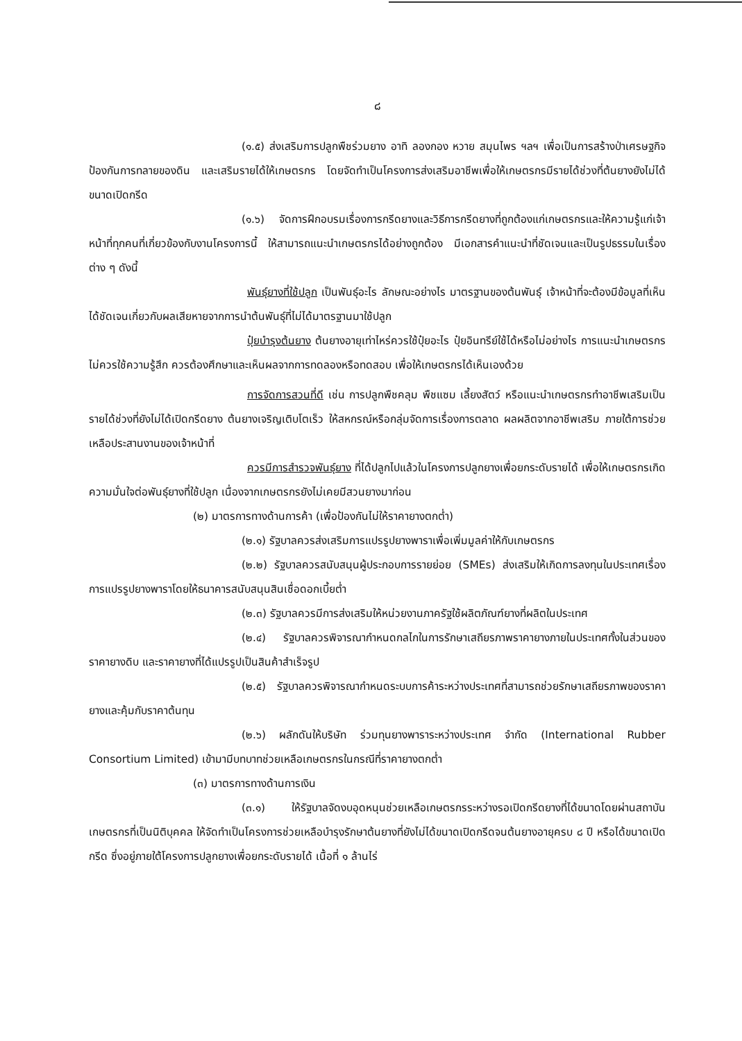๘
(๑.๕) ส่งเสริมการปลูกพืชร่วมยาง อาทิ ลองกอง หวาย สมุนไพร ฯลฯ เพื่อเป็นการสร้างป่าเศรษฐกิจ ป้องกันการทลายของดิน และเสริมรายได้ให้เกษตรกร โดยจัดทำเป็นโครงการส่งเสริมอาชีพเพื่อให้เกษตรกรมีรายได้ช่วงที่ต้นยางยังไม่ได้ขนาดเปิดกรีด
(๑.๖) จัดการฝึกอบรมเรื่องการกรีดยางและวิธีการกรีดยางที่ถูกต้องแก่เกษตรกรและให้ความรู้แก่เจ้าหน้าที่ทุกคนที่เกี่ยวข้องกับงานโครงการนี้ ให้สามารถแนะนำเกษตรกรได้อย่างถูกต้อง มีเอกสารคำแนะนำที่ชัดเจนและเป็นรูปธรรมในเรื่องต่าง ๆ ดังนี้
พันธุ์ยางที่ใช้ปลูก เป็นพันธุ์อะไร ลักษณะอย่างไร มาตรฐานของต้นพันธุ์ เจ้าหน้าที่จะต้องมีข้อมูลที่เห็นได้ชัดเจนเกี่ยวกับผลเสียหายจากการนำต้นพันธุ์ที่ไม่ได้มาตรฐานมาใช้ปลูก
ปุ๋ยบำรุงต้นยาง ต้นยางอายุเท่าไหร่ควรใช้ปุ๋ยอะไร ปุ๋ยอินทรีย์ใช้ได้หรือไม่อย่างไร การแนะนำเกษตรกรไม่ควรใช้ความรู้สึก ควรต้องศึกษาและเห็นผลจากการทดลองหรือทดสอบ เพื่อให้เกษตรกรได้เห็นเองด้วย
การจัดการสวนที่ดี เช่น การปลูกพืชคลุม พืชแซม เลี้ยงสัตว์ หรือแนะนำเกษตรกรทำอาชีพเสริมเป็นรายได้ช่วงที่ยังไม่ได้เปิดกรีดยาง ต้นยางเจริญเติบโตเร็ว ให้สหกรณ์หรือกลุ่มจัดการเรื่องการตลาด ผลผลิตจากอาชีพเสริม ภายใต้การช่วยเหลือประสานงานของเจ้าหน้าที่
ควรมีการสำรวจพันธุ์ยาง ที่ได้ปลูกไปแล้วในโครงการปลูกยางเพื่อยกระดับรายได้ เพื่อให้เกษตรกรเกิดความมั่นใจต่อพันธุ์ยางที่ใช้ปลูก เนื่องจากเกษตรกรยังไม่เคยมีสวนยางมาก่อน
(๒) มาตรการทางด้านการค้า (เพื่อป้องกันไม่ให้ราคายางตกต่ำ)
(๒.๑) รัฐบาลควรส่งเสริมการแปรรูปยางพาราเพื่อเพิ่มมูลค่าให้กับเกษตรกร
(๒.๒) รัฐบาลควรสนับสนุนผู้ประกอบการรายย่อย (SMEs) ส่งเสริมให้เกิดการลงทุนในประเทศเรื่องการแปรรูปยางพาราโดยให้ธนาคารสนับสนุนสินเชื่อดอกเบี้ยต่ำ
(๒.๓) รัฐบาลควรมีการส่งเสริมให้หน่วยงานภาครัฐใช้ผลิตภัณฑ์ยางที่ผลิตในประเทศ
(๒.๔) รัฐบาลควรพิจารณากำหนดกลไกในการรักษาเสถียรภาพราคายางภายในประเทศทั้งในส่วนของราคายางดิบ และราคายางที่ได้แปรรูปเป็นสินค้าสำเร็จรูป
(๒.๕) รัฐบาลควรพิจารณากำหนดระบบการค้าระหว่างประเทศที่สามารถช่วยรักษาเสถียรภาพของราคายางและคุ้มกับราคาต้นทุน
(๒.๖) ผลักดันให้บริษัท ร่วมทุนยางพาราระหว่างประเทศ จำกัด (International Rubber Consortium Limited) เข้ามามีบทบาทช่วยเหลือเกษตรกรในกรณีที่ราคายางตกต่ำ
(๓) มาตรการทางด้านการเงิน
(๓.๑) ให้รัฐบาลจัดงบอุดหนุนช่วยเหลือเกษตรกรระหว่างรอเปิดกรีดยางที่ได้ขนาดโดยผ่านสถาบันเกษตรกรที่เป็นนิติบุคคล ให้จัดทำเป็นโครงการช่วยเหลือบำรุงรักษาต้นยางที่ยังไม่ได้ขนาดเปิดกรีดจนต้นยางอายุครบ ๘ ปี หรือได้ขนาดเปิดกรีด ซึ่งอยู่ภายใต้โครงการปลูกยางเพื่อยกระดับรายได้ เนื้อที่ ๑ ล้านไร่